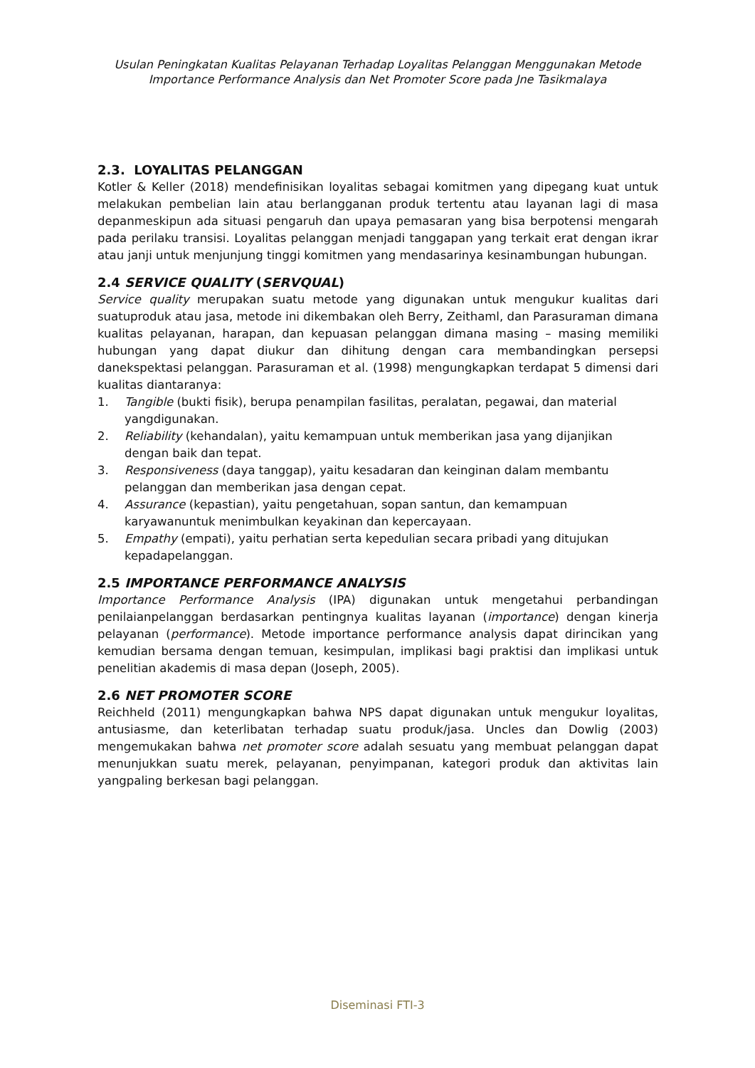Usulan Peningkatan Kualitas Pelayanan Terhadap Loyalitas Pelanggan Menggunakan Metode Importance Performance Analysis dan Net Promoter Score pada Jne Tasikmalaya
2.3. LOYALITAS PELANGGAN
Kotler & Keller (2018) mendefinisikan loyalitas sebagai komitmen yang dipegang kuat untuk melakukan pembelian lain atau berlangganan produk tertentu atau layanan lagi di masa depanmeskipun ada situasi pengaruh dan upaya pemasaran yang bisa berpotensi mengarah pada perilaku transisi. Loyalitas pelanggan menjadi tanggapan yang terkait erat dengan ikrar atau janji untuk menjunjung tinggi komitmen yang mendasarinya kesinambungan hubungan.
2.4 SERVICE QUALITY (SERVQUAL)
Service quality merupakan suatu metode yang digunakan untuk mengukur kualitas dari suatuproduk atau jasa, metode ini dikembakan oleh Berry, Zeithaml, dan Parasuraman dimana kualitas pelayanan, harapan, dan kepuasan pelanggan dimana masing – masing memiliki hubungan yang dapat diukur dan dihitung dengan cara membandingkan persepsi danekspektasi pelanggan. Parasuraman et al. (1998) mengungkapkan terdapat 5 dimensi dari kualitas diantaranya:
1. Tangible (bukti fisik), berupa penampilan fasilitas, peralatan, pegawai, dan material yangdigunakan.
2. Reliability (kehandalan), yaitu kemampuan untuk memberikan jasa yang dijanjikan dengan baik dan tepat.
3. Responsiveness (daya tanggap), yaitu kesadaran dan keinginan dalam membantu pelanggan dan memberikan jasa dengan cepat.
4. Assurance (kepastian), yaitu pengetahuan, sopan santun, dan kemampuan karyawanuntuk menimbulkan keyakinan dan kepercayaan.
5. Empathy (empati), yaitu perhatian serta kepedulian secara pribadi yang ditujukan kepadapelanggan.
2.5 IMPORTANCE PERFORMANCE ANALYSIS
Importance Performance Analysis (IPA) digunakan untuk mengetahui perbandingan penilaianpelanggan berdasarkan pentingnya kualitas layanan (importance) dengan kinerja pelayanan (performance). Metode importance performance analysis dapat dirincikan yang kemudian bersama dengan temuan, kesimpulan, implikasi bagi praktisi dan implikasi untuk penelitian akademis di masa depan (Joseph, 2005).
2.6 NET PROMOTER SCORE
Reichheld (2011) mengungkapkan bahwa NPS dapat digunakan untuk mengukur loyalitas, antusiasme, dan keterlibatan terhadap suatu produk/jasa. Uncles dan Dowlig (2003) mengemukakan bahwa net promoter score adalah sesuatu yang membuat pelanggan dapat menunjukkan suatu merek, pelayanan, penyimpanan, kategori produk dan aktivitas lain yangpaling berkesan bagi pelanggan.
Diseminasi FTI-3